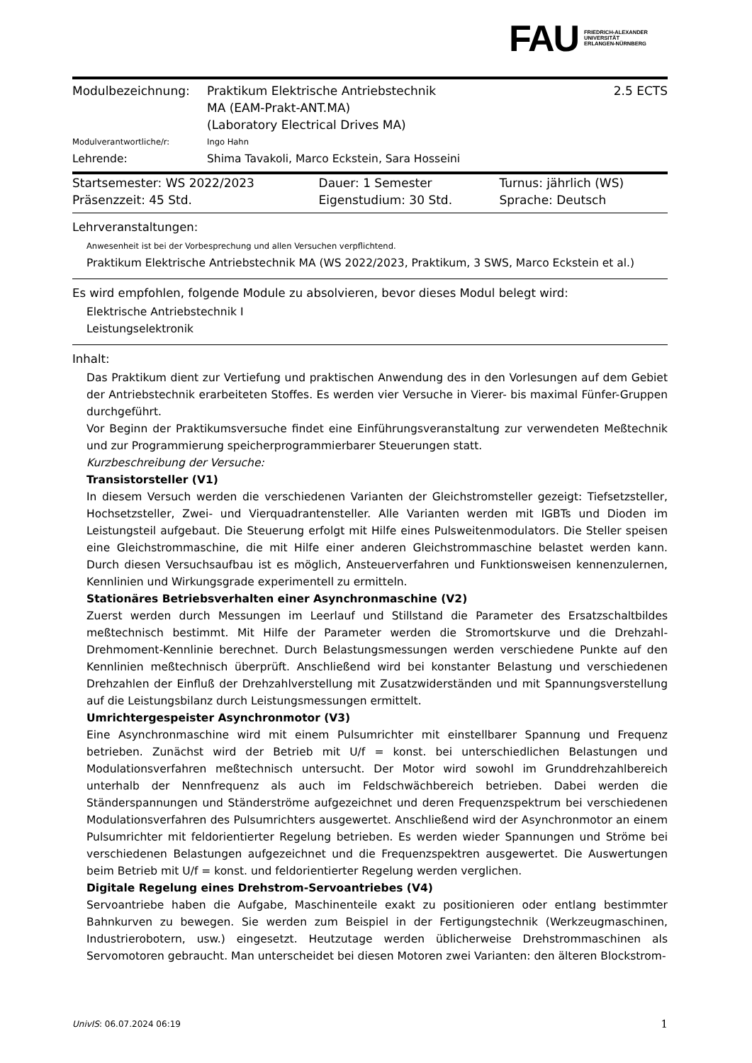FAU
FRIEDRICH-ALEXANDER
UNIVERSITÄT
ERLANGEN-NÜRNBERG
| Modulbezeichnung: | Praktikum Elektrische Antriebstechnik MA (EAM-Prakt-ANT.MA) | 2.5 ECTS |
| | (Laboratory Electrical Drives MA) | |
| Modulverantwortliche/r: | Ingo Hahn | |
| Lehrende: | Shima Tavakoli, Marco Eckstein, Sara Hosseini | |
| Startsemester: WS 2022/2023 | Dauer: 1 Semester | Turnus: jährlich (WS) |
| Präsenzzeit: 45 Std. | Eigenstudium: 30 Std. | Sprache: Deutsch |
Lehrveranstaltungen:
Anwesenheit ist bei der Vorbesprechung und allen Versuchen verpflichtend.
Praktikum Elektrische Antriebstechnik MA (WS 2022/2023, Praktikum, 3 SWS, Marco Eckstein et al.)
Es wird empfohlen, folgende Module zu absolvieren, bevor dieses Modul belegt wird:
Elektrische Antriebstechnik I
Leistungselektronik
Inhalt:
Das Praktikum dient zur Vertiefung und praktischen Anwendung des in den Vorlesungen auf dem Gebiet der Antriebstechnik erarbeiteten Stoffes. Es werden vier Versuche in Vierer- bis maximal Fünfer-Gruppen durchgeführt.
Vor Beginn der Praktikumsversuche findet eine Einführungsveranstaltung zur verwendeten Meßtechnik und zur Programmierung speicherprogrammierbarer Steuerungen statt.
Kurzbeschreibung der Versuche:
Transistorsteller (V1)
In diesem Versuch werden die verschiedenen Varianten der Gleichstromsteller gezeigt: Tiefsetzsteller, Hochsetzsteller, Zwei- und Vierquadrantensteller. Alle Varianten werden mit IGBTs und Dioden im Leistungsteil aufgebaut. Die Steuerung erfolgt mit Hilfe eines Pulsweitenmodulators. Die Steller speisen eine Gleichstrommaschine, die mit Hilfe einer anderen Gleichstrommaschine belastet werden kann. Durch diesen Versuchsaufbau ist es möglich, Ansteuerverfahren und Funktionsweisen kennenzulernen, Kennlinien und Wirkungsgrade experimentell zu ermitteln.
Stationäres Betriebsverhalten einer Asynchronmaschine (V2)
Zuerst werden durch Messungen im Leerlauf und Stillstand die Parameter des Ersatzschaltbildes meßtechnisch bestimmt. Mit Hilfe der Parameter werden die Stromortskurve und die Drehzahl-Drehmoment-Kennlinie berechnet. Durch Belastungsmessungen werden verschiedene Punkte auf den Kennlinien meßtechnisch überprüft. Anschließend wird bei konstanter Belastung und verschiedenen Drehzahlen der Einfluß der Drehzahlverstellung mit Zusatzwiderständen und mit Spannungsverstellung auf die Leistungsbilanz durch Leistungsmessungen ermittelt.
Umrichtergespeister Asynchronmotor (V3)
Eine Asynchronmaschine wird mit einem Pulsumrichter mit einstellbarer Spannung und Frequenz betrieben. Zunächst wird der Betrieb mit U/f = konst. bei unterschiedlichen Belastungen und Modulationsverfahren meßtechnisch untersucht. Der Motor wird sowohl im Grunddrehzahlbereich unterhalb der Nennfrequenz als auch im Feldschwächbereich betrieben. Dabei werden die Ständerspannungen und Ständerströme aufgezeichnet und deren Frequenzspektrum bei verschiedenen Modulationsverfahren des Pulsumrichters ausgewertet. Anschließend wird der Asynchronmotor an einem Pulsumrichter mit feldorientierter Regelung betrieben. Es werden wieder Spannungen und Ströme bei verschiedenen Belastungen aufgezeichnet und die Frequenzspektren ausgewertet. Die Auswertungen beim Betrieb mit U/f = konst. und feldorientierter Regelung werden verglichen.
Digitale Regelung eines Drehstrom-Servoantriebes (V4)
Servoantriebe haben die Aufgabe, Maschinenteile exakt zu positionieren oder entlang bestimmter Bahnkurven zu bewegen. Sie werden zum Beispiel in der Fertigungstechnik (Werkzeugmaschinen, Industrierobotern, usw.) eingesetzt. Heutzutage werden üblicherweise Drehstrommaschinen als Servomotoren gebraucht. Man unterscheidet bei diesen Motoren zwei Varianten: den älteren Blockstrom-
UnivIS: 06.07.2024 06:19 1